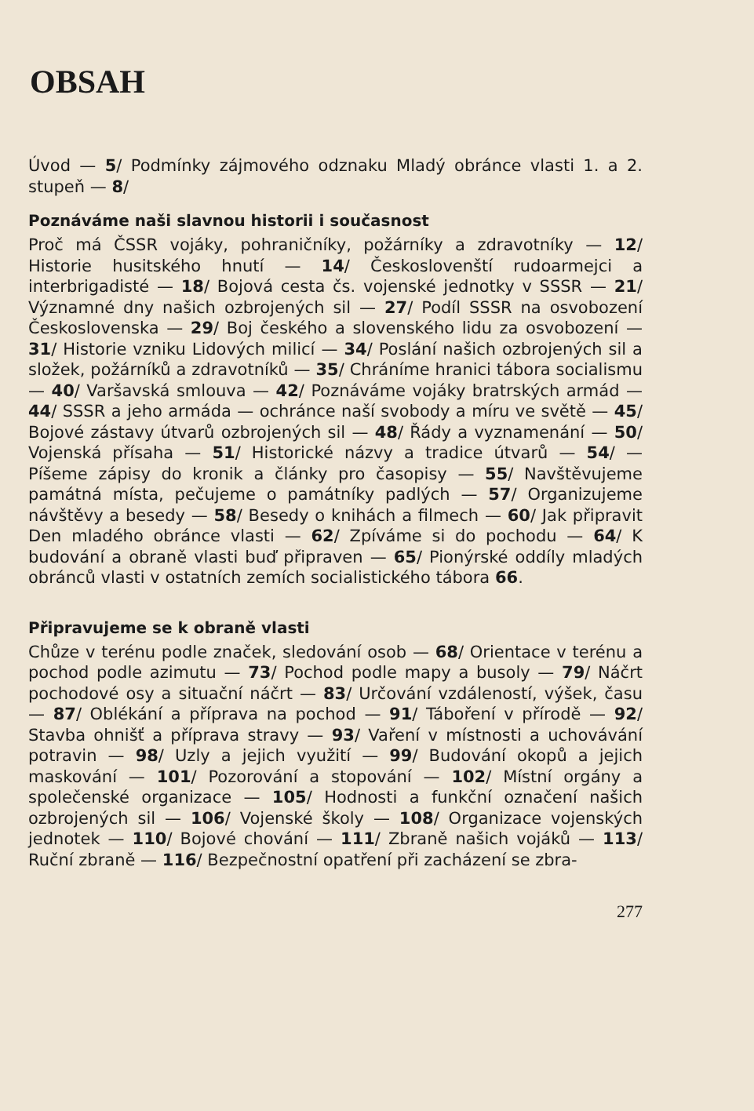OBSAH
Úvod — 5/ Podmínky zájmového odznaku Mladý obránce vlasti 1. a 2. stupeň — 8/
Poznáváme naši slavnou historii i současnost
Proč má ČSSR vojáky, pohraničníky, požárníky a zdravotníky — 12/ Historie husitského hnutí — 14/ Českoslovenští rudoarmejci a interbrigadisté — 18/ Bojová cesta čs. vojenské jednotky v SSSR — 21/ Významné dny našich ozbrojených sil — 27/ Podíl SSSR na osvobození Československa — 29/ Boj českého a slovenského lidu za osvobození — 31/ Historie vzniku Lidových milicí — 34/ Poslání našich ozbrojených sil a složek, požárníků a zdravotníků — 35/ Chráníme hranici tábora socialismu — 40/ Varšavská smlouva — 42/ Poznáváme vojáky bratrských armád — 44/ SSSR a jeho armáda — ochránce naší svobody a míru ve světě — 45/ Bojové zástavy útvarů ozbrojených sil — 48/ Řády a vyznamenání — 50/ Vojenská přísaha — 51/ Historické názvy a tradice útvarů — 54/ — Píšeme zápisy do kronik a články pro časopisy — 55/ Navštěvujeme památná místa, pečujeme o památníky padlých — 57/ Organizujeme návštěvy a besedy — 58/ Besedy o knihách a filmech — 60/ Jak připravit Den mladého obránce vlasti — 62/ Zpíváme si do pochodu — 64/ K budování a obraně vlasti buď připraven — 65/ Pionýrské oddíly mladých obránců vlasti v ostatních zemích socialistického tábora 66.
Připravujeme se k obraně vlasti
Chůze v terénu podle značek, sledování osob — 68/ Orientace v terénu a pochod podle azimutu — 73/ Pochod podle mapy a busoly — 79/ Náčrt pochodové osy a situační náčrt — 83/ Určování vzdáleností, výšek, času — 87/ Oblékání a příprava na pochod — 91/ Táboření v přírodě — 92/ Stavba ohnišť a příprava stravy — 93/ Vaření v místnosti a uchovávání potravin — 98/ Uzly a jejich využití — 99/ Budování okopů a jejich maskování — 101/ Pozorování a stopování — 102/ Místní orgány a společenské organizace — 105/ Hodnosti a funkční označení našich ozbrojených sil — 106/ Vojenské školy — 108/ Organizace vojenských jednotek — 110/ Bojové chování — 111/ Zbraně našich vojáků — 113/ Ruční zbraně — 116/ Bezpečnostní opatření při zacházení se zbra-
277